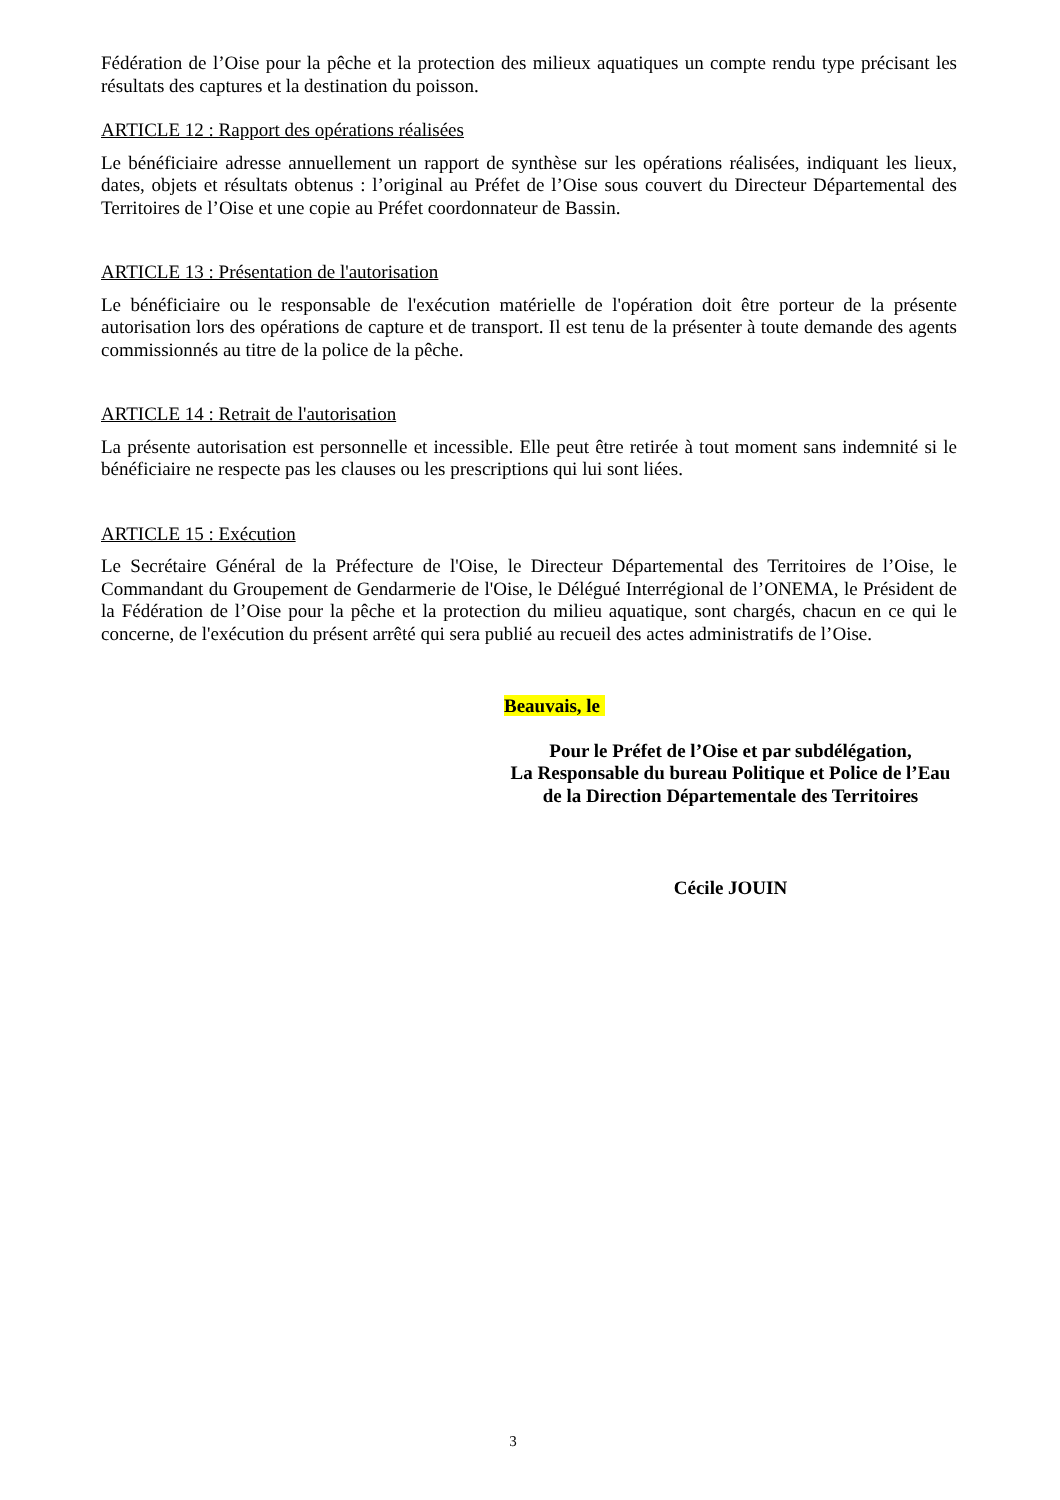Fédération de l’Oise pour la pêche et la protection des milieux aquatiques un compte rendu type précisant les résultats des captures et la destination du poisson.
ARTICLE 12 : Rapport des opérations réalisées
Le bénéficiaire adresse annuellement un rapport de synthèse sur les opérations réalisées, indiquant les lieux, dates, objets et résultats obtenus : l’original au Préfet de l’Oise sous couvert du Directeur Départemental des Territoires de l’Oise et une copie au Préfet coordonnateur de Bassin.
ARTICLE 13 : Présentation de l'autorisation
Le bénéficiaire ou le responsable de l'exécution matérielle de l'opération doit être porteur de la présente autorisation lors des opérations de capture et de transport. Il est tenu de la présenter à toute demande des agents commissionnés au titre de la police de la pêche.
ARTICLE 14 : Retrait de l'autorisation
La présente autorisation est personnelle et incessible. Elle peut être retirée à tout moment sans indemnité si le bénéficiaire ne respecte pas les clauses ou les prescriptions qui lui sont liées.
ARTICLE 15 : Exécution
Le Secrétaire Général de la Préfecture de l'Oise, le Directeur Départemental des Territoires de l’Oise, le Commandant du Groupement de Gendarmerie de l'Oise, le Délégué Interrégional de l’ONEMA, le Président de la Fédération de l’Oise pour la pêche et la protection du milieu aquatique, sont chargés, chacun en ce qui le concerne, de l'exécution du présent arrêté qui sera publié au recueil des actes administratifs de l’Oise.
Beauvais, le
Pour le Préfet de l’Oise et par subdélégation,
La Responsable du bureau Politique et Police de l’Eau
de la Direction Départementale des Territoires
Cécile JOUIN
3